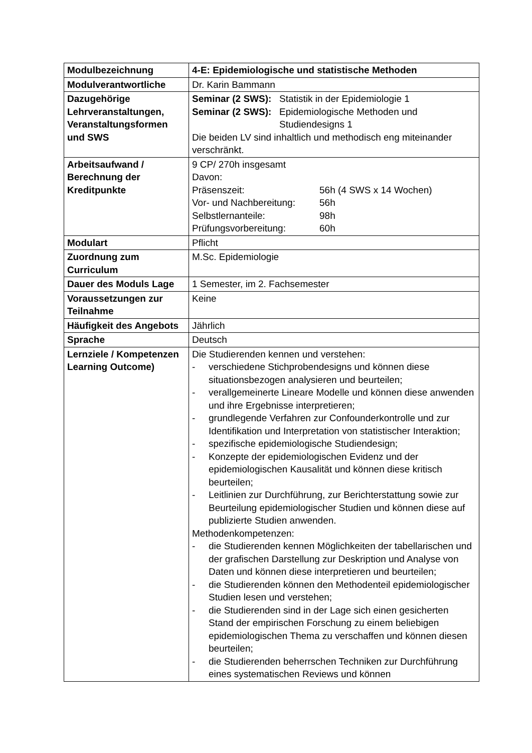| Modulbezeichnung | 4-E: Epidemiologische und statistische Methoden |
| Modulverantwortliche | Dr. Karin Bammann |
| Dazugehörige Lehrveranstaltungen, Veranstaltungsformen und SWS | Seminar (2 SWS): Statistik in der Epidemiologie 1 Seminar (2 SWS): Epidemiologische Methoden und Studiendesigns 1 Die beiden LV sind inhaltlich und methodisch eng miteinander verschränkt. |
| Arbeitsaufwand / Berechnung der Kreditpunkte | 9 CP/ 270h insgesamt Davon: Präsenszeit: 56h (4 SWS x 14 Wochen) Vor- und Nachbereitung: 56h Selbstlernanteile: 98h Prüfungsvorbereitung: 60h |
| Modulart | Pflicht |
| Zuordnung zum Curriculum | M.Sc. Epidemiologie |
| Dauer des Moduls Lage | 1 Semester, im 2. Fachsemester |
| Voraussetzungen zur Teilnahme | Keine |
| Häufigkeit des Angebots | Jährlich |
| Sprache | Deutsch |
| Lernziele / Kompetenzen Learning Outcome) | Die Studierenden kennen und verstehen: - verschiedene Stichprobendesigns und können diese situationsbezogen analysieren und beurteilen; - verallgemeinerte Lineare Modelle und können diese anwenden und ihre Ergebnisse interpretieren; - grundlegende Verfahren zur Confounderkontrolle und zur Identifikation und Interpretation von statistischer Interaktion; - spezifische epidemiologische Studiendesign; - Konzepte der epidemiologischen Evidenz und der epidemiologischen Kausalität und können diese kritisch beurteilen; - Leitlinien zur Durchführung, zur Berichterstattung sowie zur Beurteilung epidemiologischer Studien und können diese auf publizierte Studien anwenden. Methodenkompetenzen: - die Studierenden kennen Möglichkeiten der tabellarischen und der grafischen Darstellung zur Deskription und Analyse von Daten und können diese interpretieren und beurteilen; - die Studierenden können den Methodenteil epidemiologischer Studien lesen und verstehen; - die Studierenden sind in der Lage sich einen gesicherten Stand der empirischen Forschung zu einem beliebigen epidemiologischen Thema zu verschaffen und können diesen beurteilen; - die Studierenden beherrschen Techniken zur Durchführung eines systematischen Reviews und können |